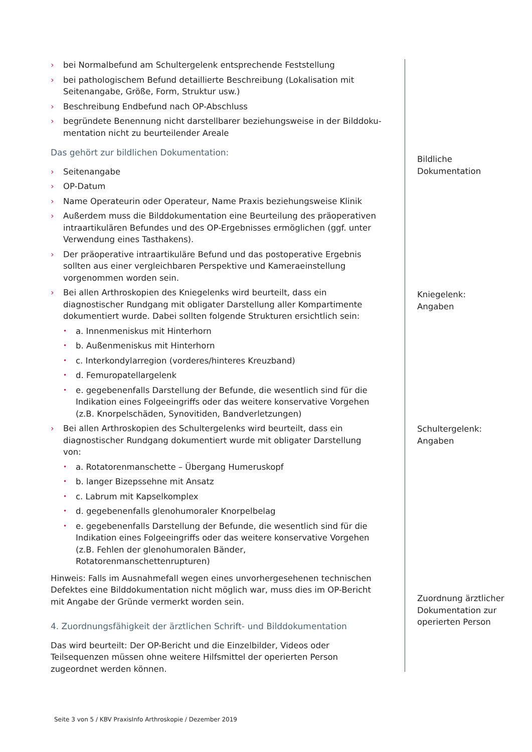› bei Normalbefund am Schultergelenk entsprechende Feststellung
› bei pathologischem Befund detaillierte Beschreibung (Lokalisation mit Seiten­angabe, Größe, Form, Struktur usw.)
› Beschreibung Endbefund nach OP-Abschluss
› begründete Benennung nicht darstellbarer beziehungsweise in der Bilddoku­mentation nicht zu beurteilender Areale
Das gehört zur bildlichen Dokumentation:
› Seitenangabe
› OP-Datum
› Name Operateurin oder Operateur, Name Praxis beziehungsweise Klinik
› Außerdem muss die Bilddokumentation eine Beurteilung des präoperativen in­traartikulären Befundes und des OP-Ergebnisses ermöglichen (ggf. unter Ver­wendung eines Tasthakens).
› Der präoperative intraartikuläre Befund und das postoperative Ergebnis sollten aus einer vergleichbaren Perspektive und Kameraeinstellung vorgenommen worden sein.
› Bei allen Arthroskopien des Kniegelenks wird beurteilt, dass ein diagnostischer Rundgang mit obligater Darstellung aller Kompartimente dokumentiert wurde. Dabei sollten folgende Strukturen ersichtlich sein:
• a. Innenmeniskus mit Hinterhorn
• b. Außenmeniskus mit Hinterhorn
• c. Interkondylarregion (vorderes/hinteres Kreuzband)
• d. Femuropatellargelenk
• e. gegebenenfalls Darstellung der Befunde, die wesentlich sind für die Indi­kation eines Folgeeingriffs oder das weitere konservative Vorgehen (z.B. Knorpelschäden, Synovitiden, Bandverletzungen)
› Bei allen Arthroskopien des Schultergelenks wird beurteilt, dass ein diagnosti­scher Rundgang dokumentiert wurde mit obligater Darstellung von:
• a. Rotatorenmanschette – Übergang Humeruskopf
• b. langer Bizepssehne mit Ansatz
• c. Labrum mit Kapselkomplex
• d. gegebenenfalls glenohumoraler Knorpelbelag
• e. gegebenenfalls Darstellung der Befunde, die wesentlich sind für die Indi­kation eines Folgeeingriffs oder das weitere konservative Vorgehen (z.B. Fehlen der glenohumoralen Bänder, Rotatorenmanschettenrupturen)
Hinweis: Falls im Ausnahmefall wegen eines unvorhergesehenen technischen De­fektes eine Bilddokumentation nicht möglich war, muss dies im OP-Bericht mit Angabe der Gründe vermerkt worden sein.
4. Zuordnungsfähigkeit der ärztlichen Schrift- und Bilddokumentation
Das wird beurteilt: Der OP-Bericht und die Einzelbilder, Videos oder Teilsequenzen müssen ohne weitere Hilfsmittel der operierten Person zugeordnet werden kön­nen.
Bildliche
Dokumentation
Kniegelenk:
Angaben
Schultergelenk:
Angaben
Zuordnung ärztlicher Dokumentation zur operierten Person
Seite 3 von 5 / KBV PraxisInfo Arthroskopie / Dezember 2019